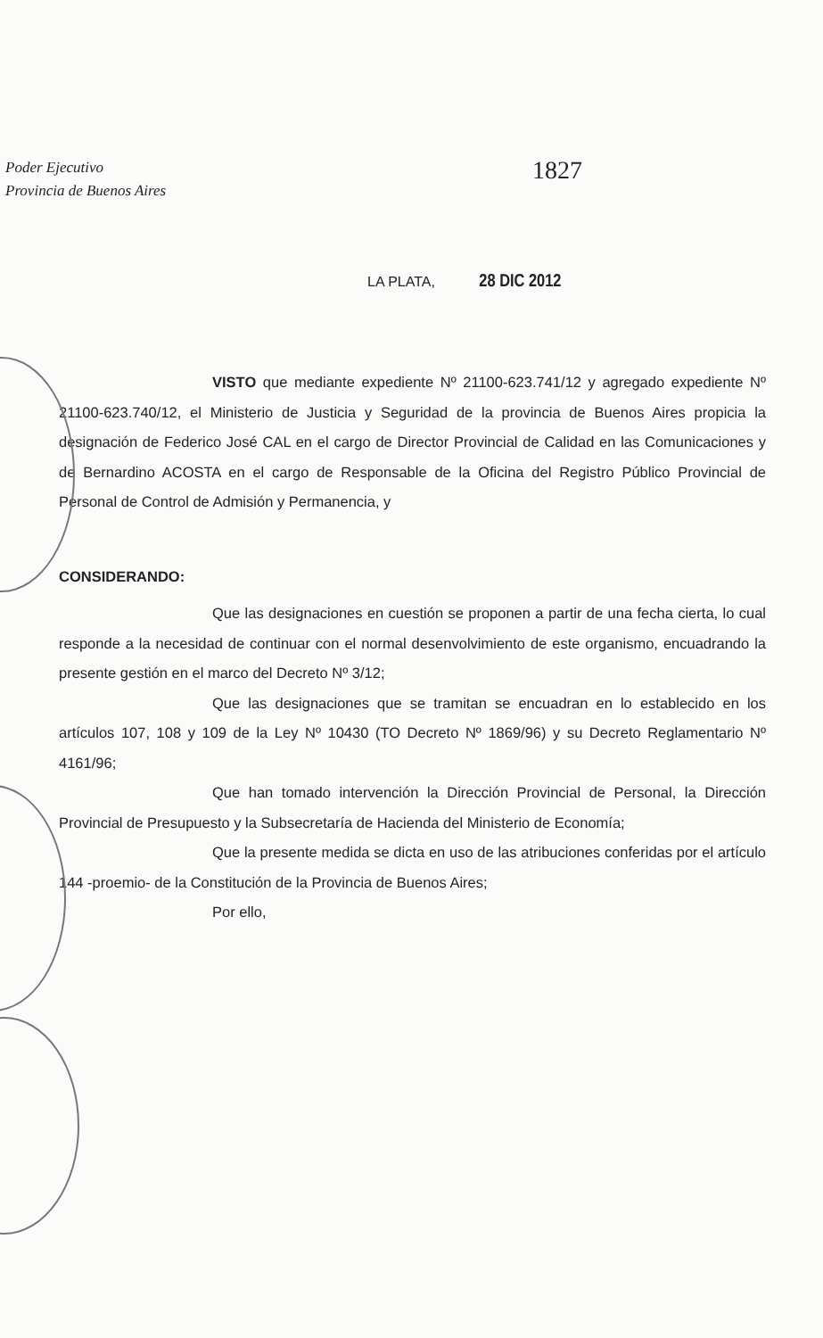Poder Ejecutivo
Provincia de Buenos Aires
1827
LA PLATA, 28 DIC 2012
VISTO que mediante expediente Nº 21100-623.741/12 y agregado expediente Nº 21100-623.740/12, el Ministerio de Justicia y Seguridad de la provincia de Buenos Aires propicia la designación de Federico José CAL en el cargo de Director Provincial de Calidad en las Comunicaciones y de Bernardino ACOSTA en el cargo de Responsable de la Oficina del Registro Público Provincial de Personal de Control de Admisión y Permanencia, y
CONSIDERANDO:
Que las designaciones en cuestión se proponen a partir de una fecha cierta, lo cual responde a la necesidad de continuar con el normal desenvolvimiento de este organismo, encuadrando la presente gestión en el marco del Decreto Nº 3/12;
Que las designaciones que se tramitan se encuadran en lo establecido en los artículos 107, 108 y 109 de la Ley Nº 10430 (TO Decreto Nº 1869/96) y su Decreto Reglamentario Nº 4161/96;
Que han tomado intervención la Dirección Provincial de Personal, la Dirección Provincial de Presupuesto y la Subsecretaría de Hacienda del Ministerio de Economía;
Que la presente medida se dicta en uso de las atribuciones conferidas por el artículo 144 -proemio- de la Constitución de la Provincia de Buenos Aires;
Por ello,